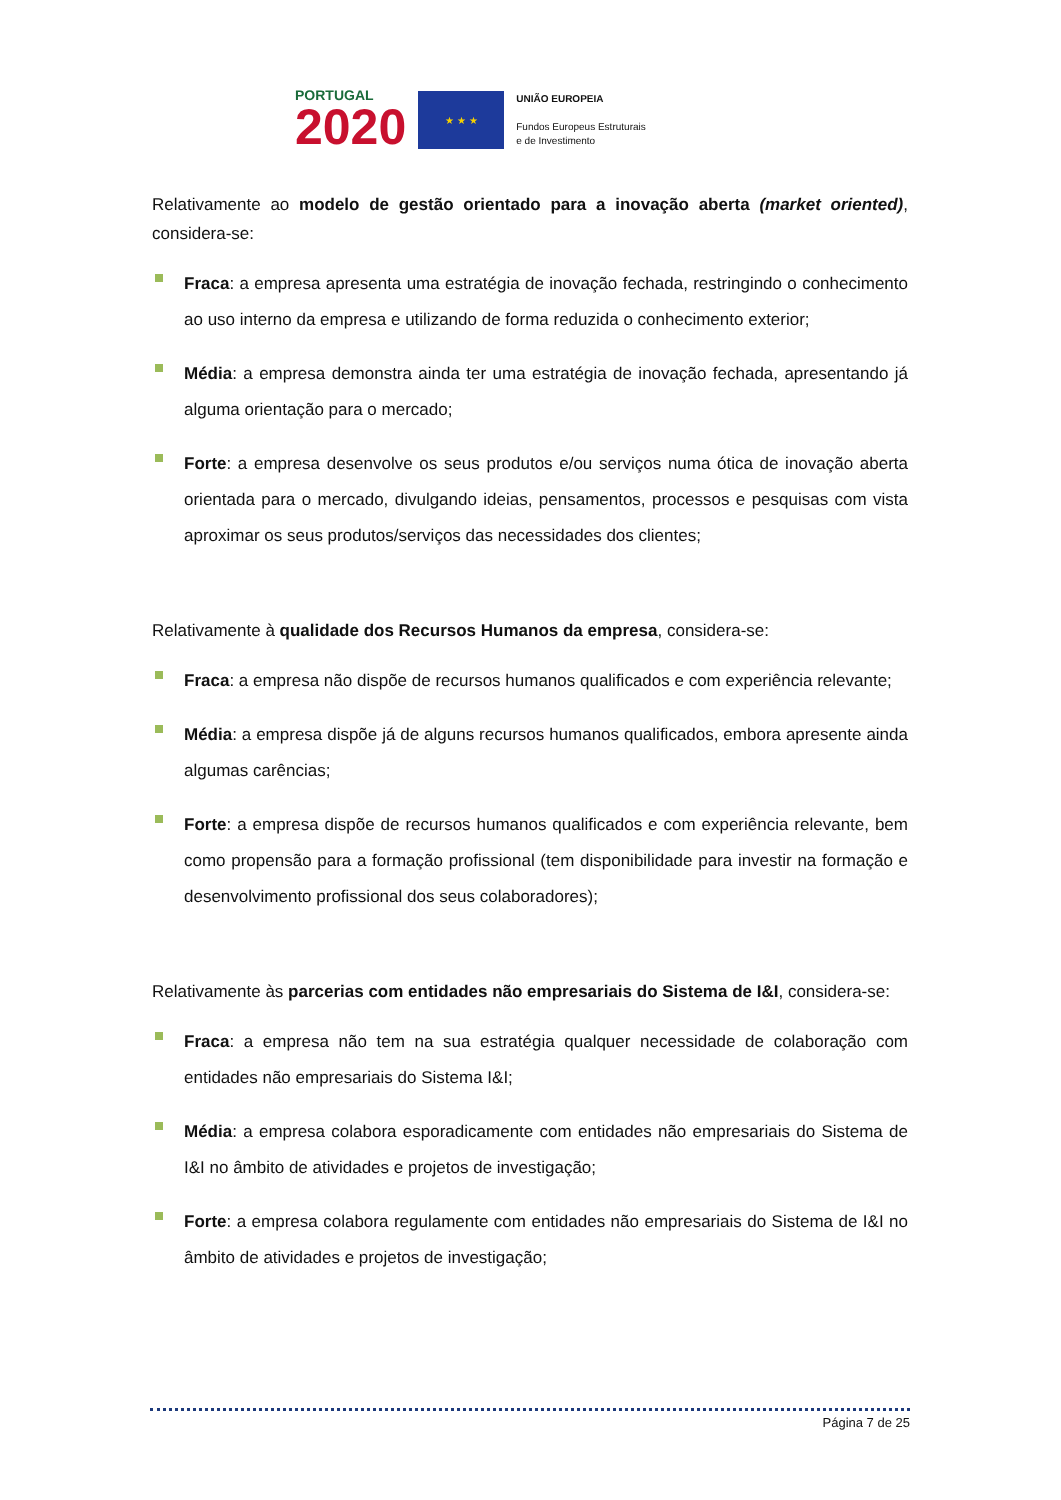PORTUGAL
2020
★ ★ ★
UNIÃO EUROPEIA
Fundos Europeus Estruturais
e de Investimento
Relativamente ao modelo de gestão orientado para a inovação aberta (market oriented), considera-se:
Fraca: a empresa apresenta uma estratégia de inovação fechada, restringindo o conhecimento ao uso interno da empresa e utilizando de forma reduzida o conhecimento exterior;
Média: a empresa demonstra ainda ter uma estratégia de inovação fechada, apresentando já alguma orientação para o mercado;
Forte: a empresa desenvolve os seus produtos e/ou serviços numa ótica de inovação aberta orientada para o mercado, divulgando ideias, pensamentos, processos e pesquisas com vista aproximar os seus produtos/serviços das necessidades dos clientes;
Relativamente à qualidade dos Recursos Humanos da empresa, considera-se:
Fraca: a empresa não dispõe de recursos humanos qualificados e com experiência relevante;
Média: a empresa dispõe já de alguns recursos humanos qualificados, embora apresente ainda algumas carências;
Forte: a empresa dispõe de recursos humanos qualificados e com experiência relevante, bem como propensão para a formação profissional (tem disponibilidade para investir na formação e desenvolvimento profissional dos seus colaboradores);
Relativamente às parcerias com entidades não empresariais do Sistema de I&I, considera-se:
Fraca: a empresa não tem na sua estratégia qualquer necessidade de colaboração com entidades não empresariais do Sistema I&I;
Média: a empresa colabora esporadicamente com entidades não empresariais do Sistema de I&I no âmbito de atividades e projetos de investigação;
Forte: a empresa colabora regulamente com entidades não empresariais do Sistema de I&I no âmbito de atividades e projetos de investigação;
Página 7 de 25